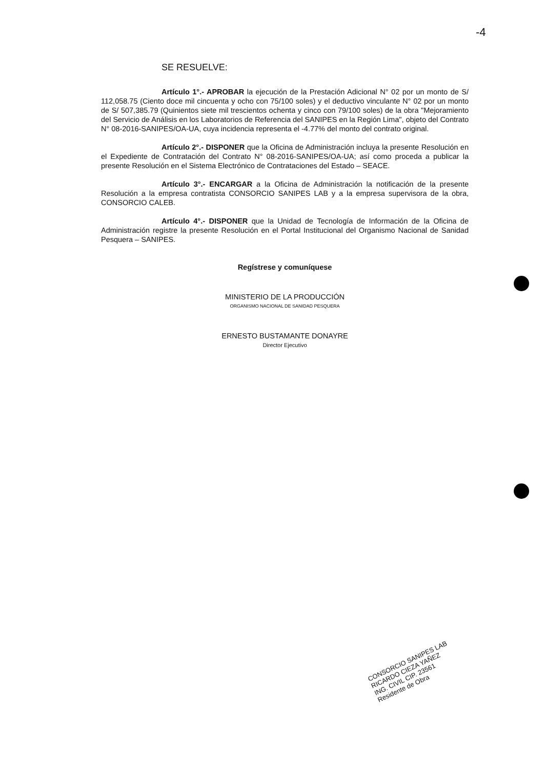-4
SE RESUELVE:
Artículo 1°.- APROBAR la ejecución de la Prestación Adicional N° 02 por un monto de S/ 112,058.75 (Ciento doce mil cincuenta y ocho con 75/100 soles) y el deductivo vinculante N° 02 por un monto de S/ 507,385.79 (Quinientos siete mil trescientos ochenta y cinco con 79/100 soles) de la obra "Mejoramiento del Servicio de Análisis en los Laboratorios de Referencia del SANIPES en la Región Lima", objeto del Contrato N° 08-2016-SANIPES/OA-UA, cuya incidencia representa el -4.77% del monto del contrato original.
Artículo 2°.- DISPONER que la Oficina de Administración incluya la presente Resolución en el Expediente de Contratación del Contrato N° 08-2016-SANIPES/OA-UA; así como proceda a publicar la presente Resolución en el Sistema Electrónico de Contrataciones del Estado – SEACE.
Artículo 3°.- ENCARGAR a la Oficina de Administración la notificación de la presente Resolución a la empresa contratista CONSORCIO SANIPES LAB y a la empresa supervisora de la obra, CONSORCIO CALEB.
Artículo 4°.- DISPONER que la Unidad de Tecnología de Información de la Oficina de Administración registre la presente Resolución en el Portal Institucional del Organismo Nacional de Sanidad Pesquera – SANIPES.
Regístrese y comuníquese
MINISTERIO DE LA PRODUCCIÓN
ORGANISMO NACIONAL DE SANIDAD PESQUERA
ERNESTO BUSTAMANTE DONAYRE
Director Ejecutivo
CONSORCIO SANIPES LAB
RICARDO CIEZA YAÑEZ
ING. CIVIL CIP. 23561
Residente de Obra